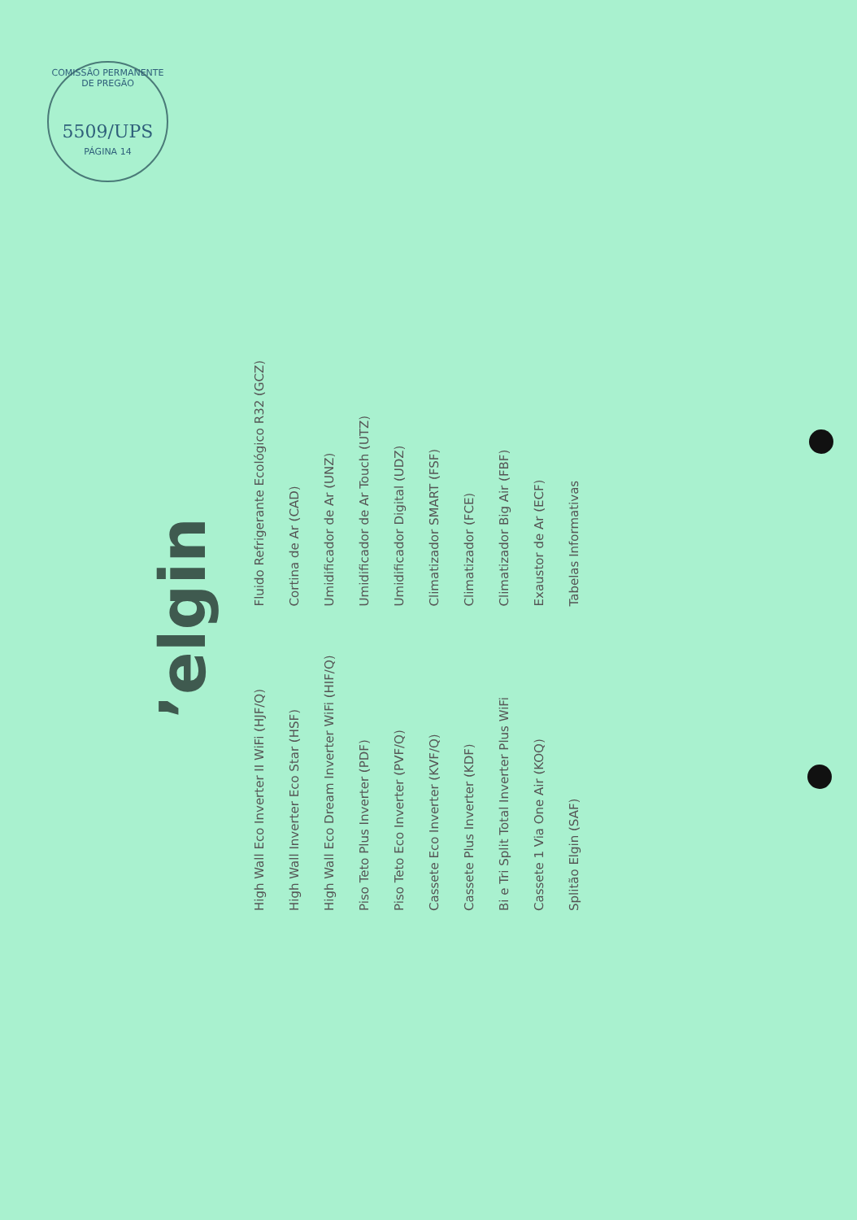COMISSÃO PERMANENTE DE PREGÃO
5509/UPS
PÁGINA 14
’elgin
High Wall Eco Inverter II WiFi (HJF/Q)
High Wall Inverter Eco Star (HSF)
High Wall Eco Dream Inverter WiFi (HIF/Q)
Piso Teto Plus Inverter (PDF)
Piso Teto Eco Inverter (PVF/Q)
Cassete Eco Inverter (KVF/Q)
Cassete Plus Inverter (KDF)
Bi e Tri Split Total Inverter Plus WiFi
Cassete 1 Via One Air (KOQ)
Splitão Elgin (SAF)
Fluido Refrigerante Ecológico R32 (GCZ)
Cortina de Ar (CAD)
Umidificador de Ar (UNZ)
Umidificador de Ar Touch (UTZ)
Umidificador Digital (UDZ)
Climatizador SMART (FSF)
Climatizador (FCE)
Climatizador Big Air (FBF)
Exaustor de Ar (ECF)
Tabelas Informativas